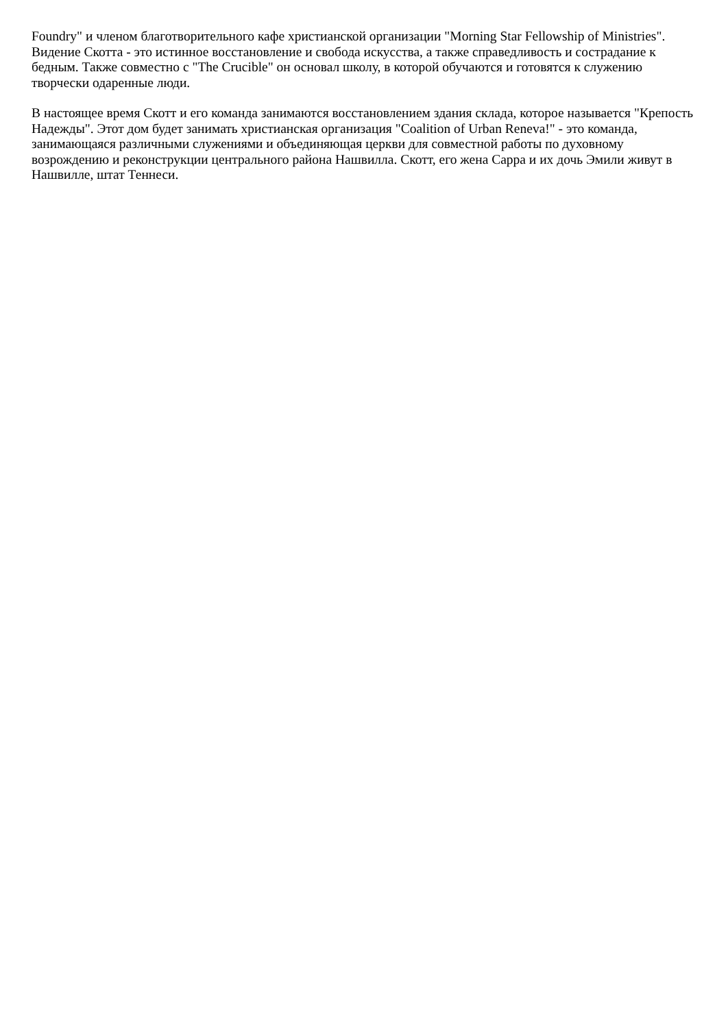Foundry" и членом благотворительного кафе христианской организации "Morning Star Fellowship of Ministries". Видение Скотта - это истинное восстановление и свобода искусства, а также справедливость и сострадание к бедным. Также совместно с "The Crucible" он основал школу, в которой обучаются и готовятся к служению творчески одаренные люди.
В настоящее время Скотт и его команда занимаются восстановлением здания склада, которое называется "Крепость Надежды". Этот дом будет занимать христианская организация "Coalition of Urban Reneva!" - это команда, занимающаяся различными служениями и объединяющая церкви для совместной работы по духовному возрождению и реконструкции центрального района Нашвилла. Скотт, его жена Сарра и их дочь Эмили живут в Нашвилле, штат Теннеси.